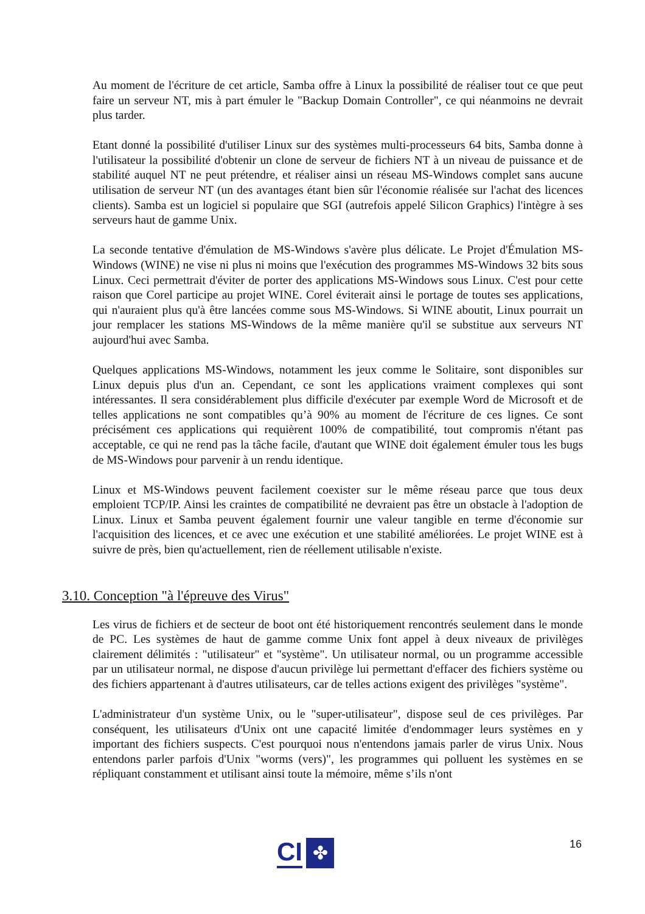Au moment de l'écriture de cet article, Samba offre à Linux la possibilité de réaliser tout ce que peut faire un serveur NT, mis à part émuler le "Backup Domain Controller", ce qui néanmoins ne devrait plus tarder.
Etant donné la possibilité d'utiliser Linux sur des systèmes multi-processeurs 64 bits, Samba donne à l'utilisateur la possibilité d'obtenir un clone de serveur de fichiers NT à un niveau de puissance et de stabilité auquel NT ne peut prétendre, et réaliser ainsi un réseau MS-Windows complet sans aucune utilisation de serveur NT (un des avantages étant bien sûr l'économie réalisée sur l'achat des licences clients). Samba est un logiciel si populaire que SGI (autrefois appelé Silicon Graphics) l'intègre à ses serveurs haut de gamme Unix.
La seconde tentative d'émulation de MS-Windows s'avère plus délicate. Le Projet d'Émulation MS-Windows (WINE) ne vise ni plus ni moins que l'exécution des programmes MS-Windows 32 bits sous Linux. Ceci permettrait d'éviter de porter des applications MS-Windows sous Linux. C'est pour cette raison que Corel participe au projet WINE. Corel éviterait ainsi le portage de toutes ses applications, qui n'auraient plus qu'à être lancées comme sous MS-Windows. Si WINE aboutit, Linux pourrait un jour remplacer les stations MS-Windows de la même manière qu'il se substitue aux serveurs NT aujourd'hui avec Samba.
Quelques applications MS-Windows, notamment les jeux comme le Solitaire, sont disponibles sur Linux depuis plus d'un an. Cependant, ce sont les applications vraiment complexes qui sont intéressantes. Il sera considérablement plus difficile d'exécuter par exemple Word de Microsoft et de telles applications ne sont compatibles qu’à 90% au moment de l'écriture de ces lignes. Ce sont précisément ces applications qui requièrent 100% de compatibilité, tout compromis n'étant pas acceptable, ce qui ne rend pas la tâche facile, d'autant que WINE doit également émuler tous les bugs de MS-Windows pour parvenir à un rendu identique.
Linux et MS-Windows peuvent facilement coexister sur le même réseau parce que tous deux emploient TCP/IP. Ainsi les craintes de compatibilité ne devraient pas être un obstacle à l'adoption de Linux. Linux et Samba peuvent également fournir une valeur tangible en terme d'économie sur l'acquisition des licences, et ce avec une exécution et une stabilité améliorées. Le projet WINE est à suivre de près, bien qu'actuellement, rien de réellement utilisable n'existe.
3.10. Conception "à l'épreuve des Virus"
Les virus de fichiers et de secteur de boot ont été historiquement rencontrés seulement dans le monde de PC. Les systèmes de haut de gamme comme Unix font appel à deux niveaux de privilèges clairement délimités : "utilisateur" et "système". Un utilisateur normal, ou un programme accessible par un utilisateur normal, ne dispose d'aucun privilège lui permettant d'effacer des fichiers système ou des fichiers appartenant à d'autres utilisateurs, car de telles actions exigent des privilèges "système".
L'administrateur d'un système Unix, ou le "super-utilisateur", dispose seul de ces privilèges. Par conséquent, les utilisateurs d'Unix ont une capacité limitée d'endommager leurs systèmes en y important des fichiers suspects. C'est pourquoi nous n'entendons jamais parler de virus Unix. Nous entendons parler parfois d'Unix "worms (vers)", les programmes qui polluent les systèmes en se répliquant constamment et utilisant ainsi toute la mémoire, même s’ils n'ont
16
CI
✤